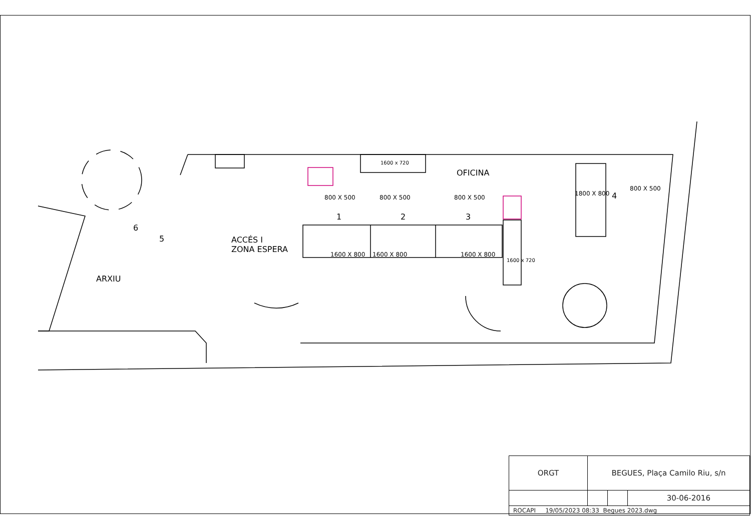1600 x 720
OFICINA
800 X 500 800 X 500 800 X 500
1 2 3
4
5
6
1800 X 800
800 X 500
ACCÉS I
ZONA ESPERA
ARXIU
1600 X 800 1600 X 800 1600 X 800
1600 x 720
| ORGT | BEGUES, Plaça Camilo Riu, s/n | | |
| | | | 30-06-2016 |
| ROCAPI 19/05/2023 08:33 Begues 2023.dwg | | | |